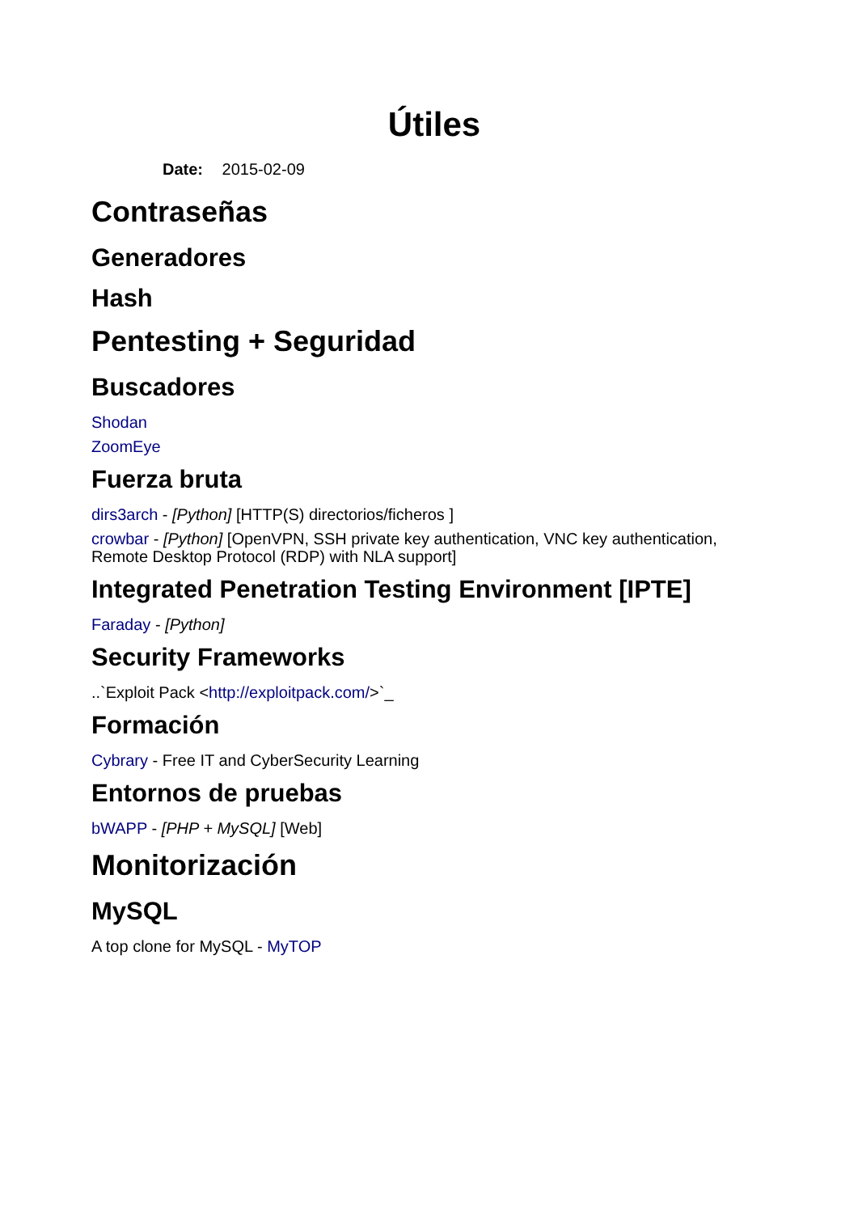Útiles
Date: 2015-02-09
Contraseñas
Generadores
Hash
Pentesting + Seguridad
Buscadores
Shodan
ZoomEye
Fuerza bruta
dirs3arch - [Python] [HTTP(S) directorios/ficheros ]
crowbar - [Python] [OpenVPN, SSH private key authentication, VNC key authentication, Remote Desktop Protocol (RDP) with NLA support]
Integrated Penetration Testing Environment [IPTE]
Faraday - [Python]
Security Frameworks
..`Exploit Pack <http://exploitpack.com/>`_
Formación
Cybrary - Free IT and CyberSecurity Learning
Entornos de pruebas
bWAPP - [PHP + MySQL] [Web]
Monitorización
MySQL
A top clone for MySQL - MyTOP